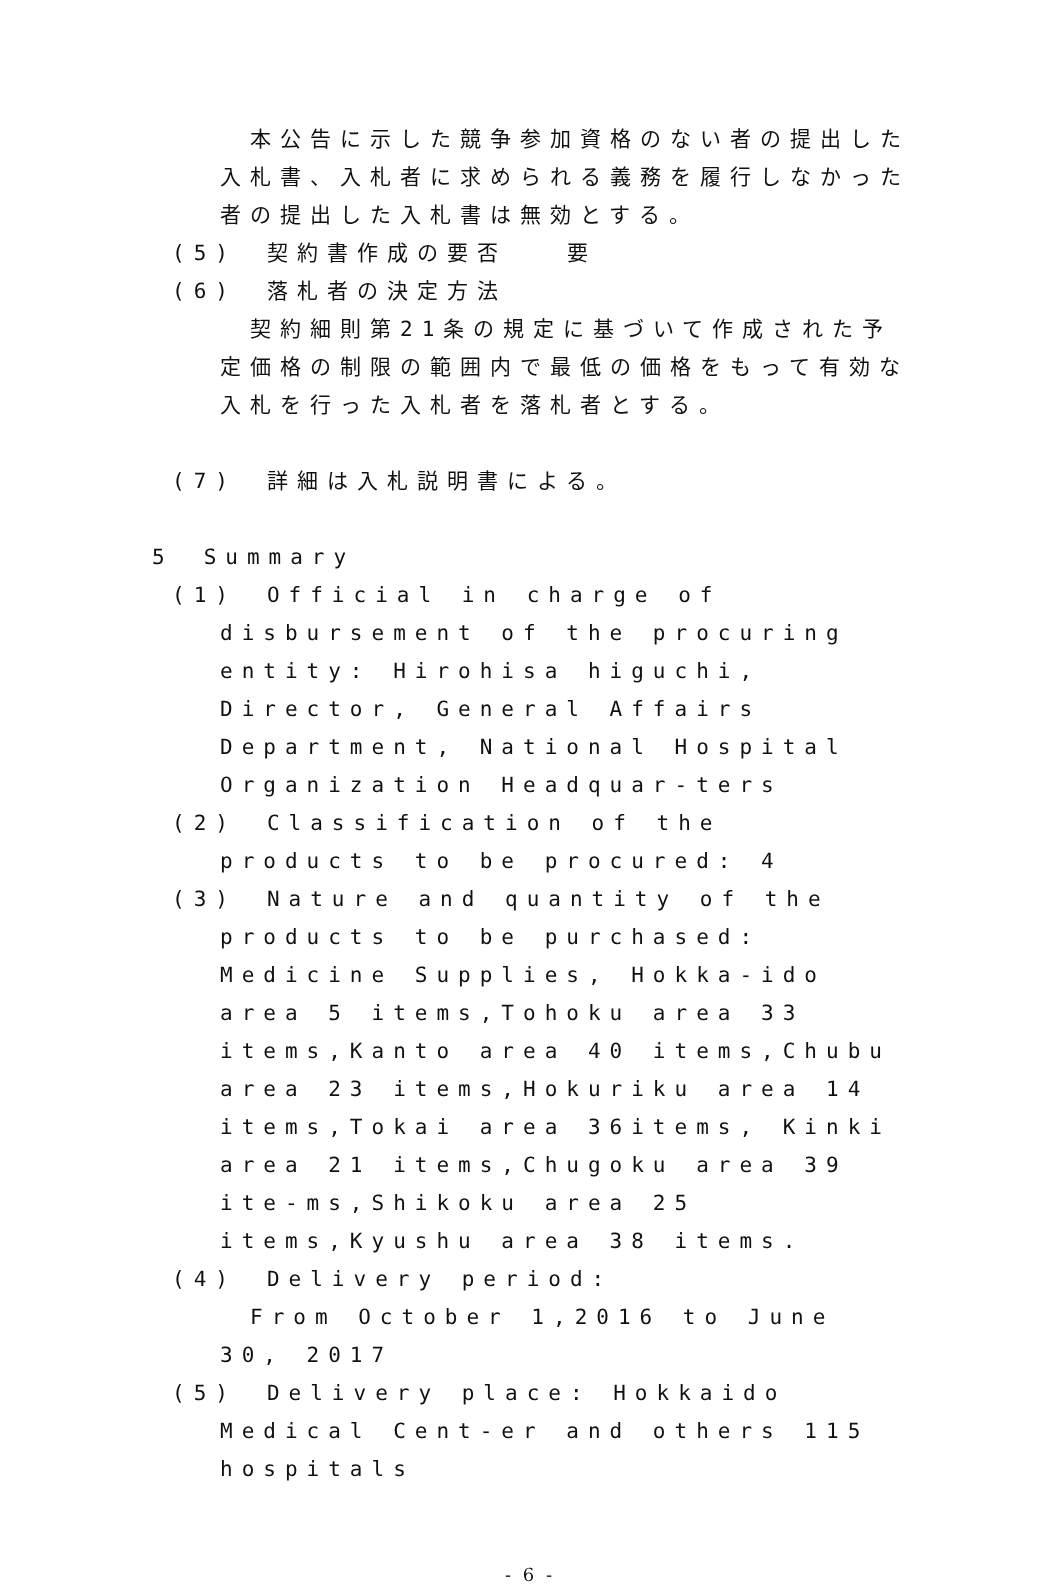本公告に示した競争参加資格のない者の提出した入札書、入札者に求められる義務を履行しなかった者の提出した入札書は無効とする。
(5)　契約書作成の要否　　要
(6)　落札者の決定方法
　契約細則第21条の規定に基づいて作成された予定価格の制限の範囲内で最低の価格をもって有効な入札を行った入札者を落札者とする。
(7)　詳細は入札説明書による。
5　Summary
(1)　Official in charge of disbursement of the procuring entity: Hirohisa higuchi, Director, General Affairs Department, National Hospital Organization Headquar-ters
(2)　Classification of the products to be procured: 4
(3)　Nature and quantity of the products to be purchased: Medicine Supplies, Hokka-ido area 5 items,Tohoku area 33 items,Kanto area 40 items,Chubu area 23 items,Hokuriku area 14 items,Tokai area 36items, Kinki area 21 items,Chugoku area 39 ite-ms,Shikoku area 25 items,Kyushu area 38 items.
(4)　Delivery period:
　From October 1,2016 to June 30, 2017
(5)　Delivery place: Hokkaido Medical Cent-er and others 115 hospitals
- 6 -